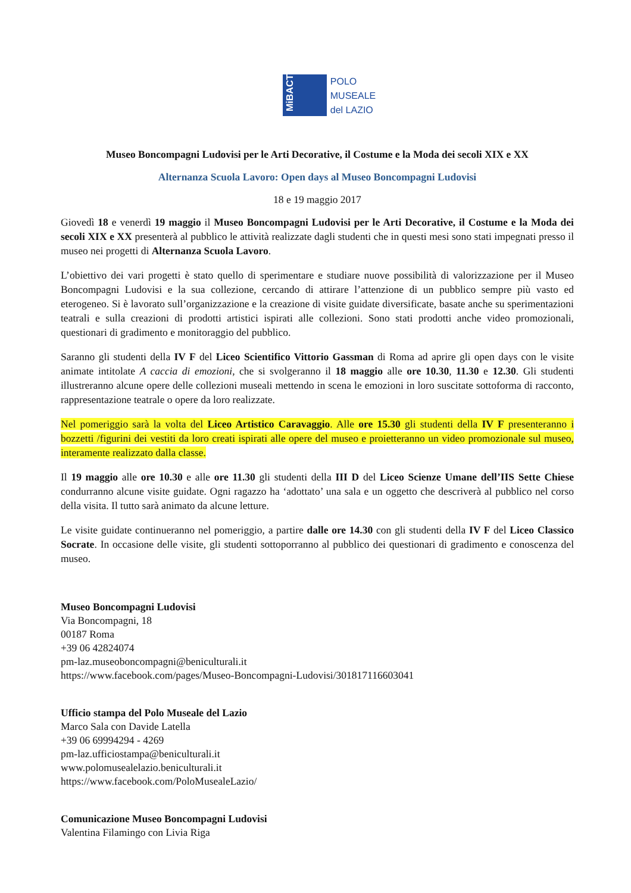MiBACT
POLO
MUSEALE
del LAZIO
Museo Boncompagni Ludovisi per le Arti Decorative, il Costume e la Moda dei secoli XIX e XX
Alternanza Scuola Lavoro: Open days al Museo Boncompagni Ludovisi
18 e 19 maggio 2017
Giovedì 18 e venerdì 19 maggio il Museo Boncompagni Ludovisi per le Arti Decorative, il Costume e la Moda dei secoli XIX e XX presenterà al pubblico le attività realizzate dagli studenti che in questi mesi sono stati impegnati presso il museo nei progetti di Alternanza Scuola Lavoro.
L’obiettivo dei vari progetti è stato quello di sperimentare e studiare nuove possibilità di valorizzazione per il Museo Boncompagni Ludovisi e la sua collezione, cercando di attirare l’attenzione di un pubblico sempre più vasto ed eterogeneo. Si è lavorato sull’organizzazione e la creazione di visite guidate diversificate, basate anche su sperimentazioni teatrali e sulla creazioni di prodotti artistici ispirati alle collezioni. Sono stati prodotti anche video promozionali, questionari di gradimento e monitoraggio del pubblico.
Saranno gli studenti della IV F del Liceo Scientifico Vittorio Gassman di Roma ad aprire gli open days con le visite animate intitolate A caccia di emozioni, che si svolgeranno il 18 maggio alle ore 10.30, 11.30 e 12.30. Gli studenti illustreranno alcune opere delle collezioni museali mettendo in scena le emozioni in loro suscitate sottoforma di racconto, rappresentazione teatrale o opere da loro realizzate.
Nel pomeriggio sarà la volta del Liceo Artistico Caravaggio. Alle ore 15.30 gli studenti della IV F presenteranno i bozzetti /figurini dei vestiti da loro creati ispirati alle opere del museo e proietteranno un video promozionale sul museo, interamente realizzato dalla classe.
Il 19 maggio alle ore 10.30 e alle ore 11.30 gli studenti della III D del Liceo Scienze Umane dell’IIS Sette Chiese condurranno alcune visite guidate. Ogni ragazzo ha ‘adottato’ una sala e un oggetto che descriverà al pubblico nel corso della visita. Il tutto sarà animato da alcune letture.
Le visite guidate continueranno nel pomeriggio, a partire dalle ore 14.30 con gli studenti della IV F del Liceo Classico Socrate. In occasione delle visite, gli studenti sottoporranno al pubblico dei questionari di gradimento e conoscenza del museo.
Museo Boncompagni Ludovisi
Via Boncompagni, 18
00187 Roma
+39 06 42824074
pm-laz.museoboncompagni@beniculturali.it
https://www.facebook.com/pages/Museo-Boncompagni-Ludovisi/301817116603041
Ufficio stampa del Polo Museale del Lazio
Marco Sala con Davide Latella
+39 06 69994294 - 4269
pm-laz.ufficiostampa@beniculturali.it
www.polomusealelazio.beniculturali.it
https://www.facebook.com/PoloMusealeLazio/
Comunicazione Museo Boncompagni Ludovisi
Valentina Filamingo con Livia Riga